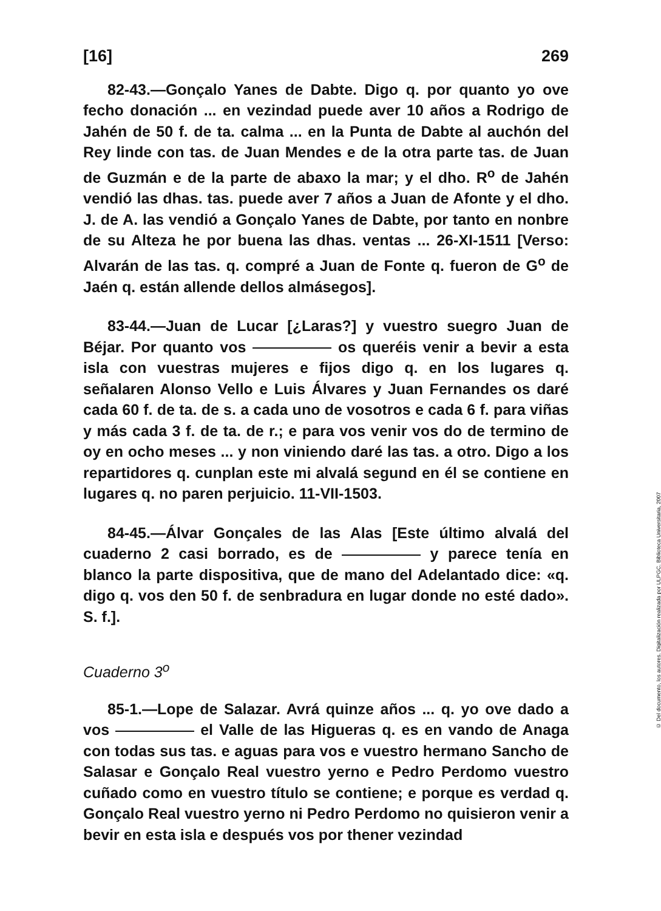[16] 269
82-43.—Gonçalo Yanes de Dabte. Digo q. por quanto yo ove fecho donación ... en vezindad puede aver 10 años a Rodrigo de Jahén de 50 f. de ta. calma ... en la Punta de Dabte al auchón del Rey linde con tas. de Juan Mendes e de la otra parte tas. de Juan de Guzmán e de la parte de abaxo la mar; y el dho. R<sup>o</sup> de Jahén vendió las dhas. tas. puede aver 7 años a Juan de Afonte y el dho. J. de A. las vendió a Gonçalo Yanes de Dabte, por tanto en nonbre de su Alteza he por buena las dhas. ventas ... 26-XI-1511 [Verso: Alvarán de las tas. q. compré a Juan de Fonte q. fueron de G<sup>o</sup> de Jaén q. están allende dellos almásegos].
83-44.—Juan de Lucar [¿Laras?] y vuestro suegro Juan de Béjar. Por quanto vos os queréis venir a bevir a esta isla con vuestras mujeres e fijos digo q. en los lugares q. señalaren Alonso Vello e Luis Álvares y Juan Fernandes os daré cada 60 f. de ta. de s. a cada uno de vosotros e cada 6 f. para viñas y más cada 3 f. de ta. de r.; e para vos venir vos do de termino de oy en ocho meses ... y non viniendo daré las tas. a otro. Digo a los repartidores q. cunplan este mi alvalá segund en él se contiene en lugares q. no paren perjuicio. 11-VII-1503.
84-45.—Álvar Gonçales de las Alas [Este último alvalá del cuaderno 2 casi borrado, es de y parece tenía en blanco la parte dispositiva, que de mano del Adelantado dice: «q. digo q. vos den 50 f. de senbradura en lugar donde no esté dado». S. f.].
Cuaderno 3<sup>o</sup>
85-1.—Lope de Salazar. Avrá quinze años ... q. yo ove dado a vos el Valle de las Higueras q. es en vando de Anaga con todas sus tas. e aguas para vos e vuestro hermano Sancho de Salasar e Gonçalo Real vuestro yerno e Pedro Perdomo vuestro cuñado como en vuestro título se contiene; e porque es verdad q. Gonçalo Real vuestro yerno ni Pedro Perdomo no quisieron venir a bevir en esta isla e después vos por thener vezindad
© Del documento, los autores. Digitalización realizada por ULPGC. Biblioteca Universitaria, 2007